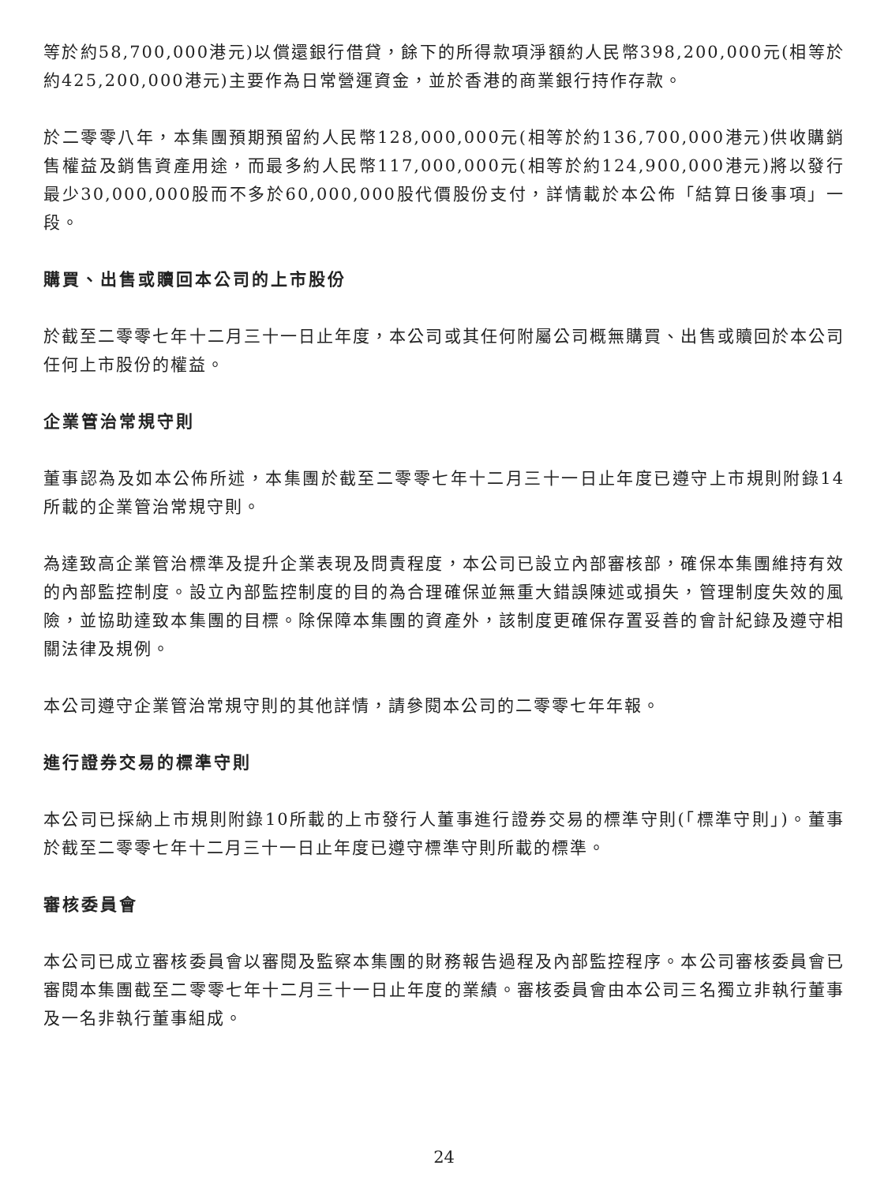等於約58,700,000港元)以償還銀行借貸，餘下的所得款項淨額約人民幣398,200,000元(相等於約425,200,000港元)主要作為日常營運資金，並於香港的商業銀行持作存款。
於二零零八年，本集團預期預留約人民幣128,000,000元(相等於約136,700,000港元)供收購銷售權益及銷售資產用途，而最多約人民幣117,000,000元(相等於約124,900,000港元)將以發行最少30,000,000股而不多於60,000,000股代價股份支付，詳情載於本公佈「結算日後事項」一段。
購買、出售或贖回本公司的上市股份
於截至二零零七年十二月三十一日止年度，本公司或其任何附屬公司概無購買、出售或贖回於本公司任何上市股份的權益。
企業管治常規守則
董事認為及如本公佈所述，本集團於截至二零零七年十二月三十一日止年度已遵守上市規則附錄14所載的企業管治常規守則。
為達致高企業管治標準及提升企業表現及問責程度，本公司已設立內部審核部，確保本集團維持有效的內部監控制度。設立內部監控制度的目的為合理確保並無重大錯誤陳述或損失，管理制度失效的風險，並協助達致本集團的目標。除保障本集團的資產外，該制度更確保存置妥善的會計紀錄及遵守相關法律及規例。
本公司遵守企業管治常規守則的其他詳情，請參閱本公司的二零零七年年報。
進行證券交易的標準守則
本公司已採納上市規則附錄10所載的上市發行人董事進行證券交易的標準守則(「標準守則」)。董事於截至二零零七年十二月三十一日止年度已遵守標準守則所載的標準。
審核委員會
本公司已成立審核委員會以審閱及監察本集團的財務報告過程及內部監控程序。本公司審核委員會已審閱本集團截至二零零七年十二月三十一日止年度的業績。審核委員會由本公司三名獨立非執行董事及一名非執行董事組成。
24